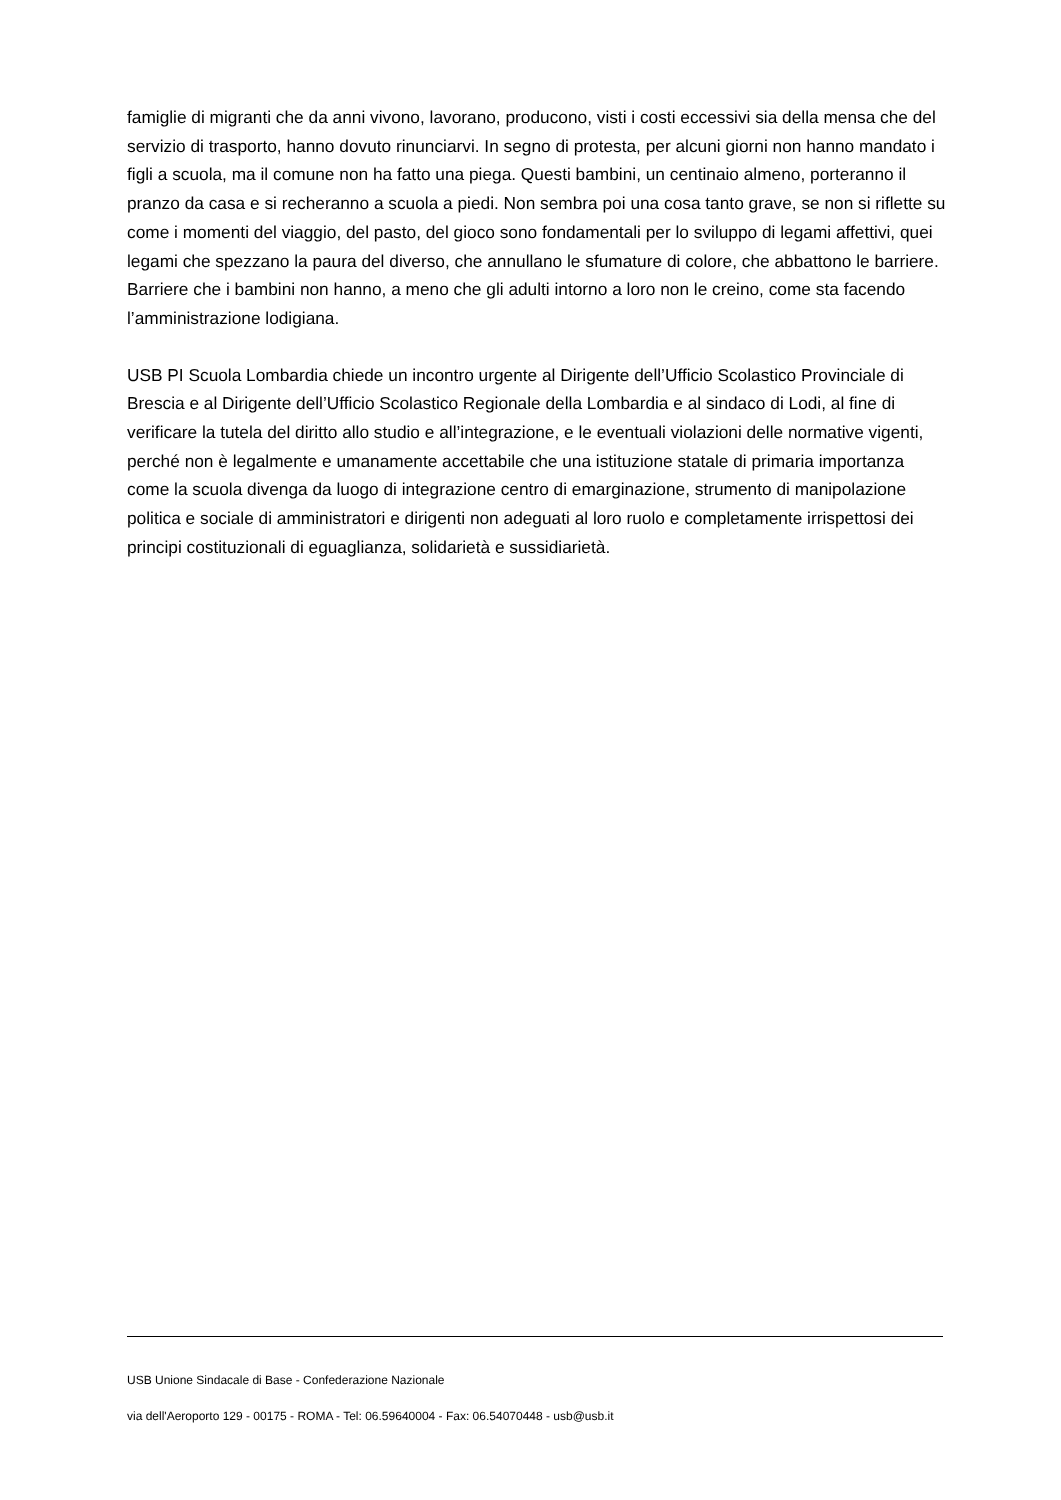famiglie di migranti che da anni vivono, lavorano, producono, visti i costi eccessivi sia della mensa che del servizio di trasporto, hanno dovuto rinunciarvi. In segno di protesta, per alcuni giorni non hanno mandato i figli a scuola, ma il comune non ha fatto una piega. Questi bambini, un centinaio almeno, porteranno il pranzo da casa e si recheranno a scuola a piedi. Non sembra poi una cosa tanto grave, se non si riflette su come i momenti del viaggio, del pasto, del gioco sono fondamentali per lo sviluppo di legami affettivi, quei legami che spezzano la paura del diverso, che annullano le sfumature di colore, che abbattono le barriere. Barriere che i bambini non hanno, a meno che gli adulti intorno a loro non le creino, come sta facendo l’amministrazione lodigiana.
USB PI Scuola Lombardia chiede un incontro urgente al Dirigente dell’Ufficio Scolastico Provinciale di Brescia e al Dirigente dell’Ufficio Scolastico Regionale della Lombardia e al sindaco di Lodi, al fine di verificare la tutela del diritto allo studio e all’integrazione, e le eventuali violazioni delle normative vigenti, perché non è legalmente e umanamente accettabile che una istituzione statale di primaria importanza come la scuola divenga da luogo di integrazione centro di emarginazione, strumento di manipolazione politica e sociale di amministratori e dirigenti non adeguati al loro ruolo e completamente irrispettosi dei principi costituzionali di eguaglianza, solidarietà e sussidiarietà.
USB Unione Sindacale di Base - Confederazione Nazionale
via dell'Aeroporto 129 - 00175 - ROMA - Tel: 06.59640004 - Fax: 06.54070448 - usb@usb.it